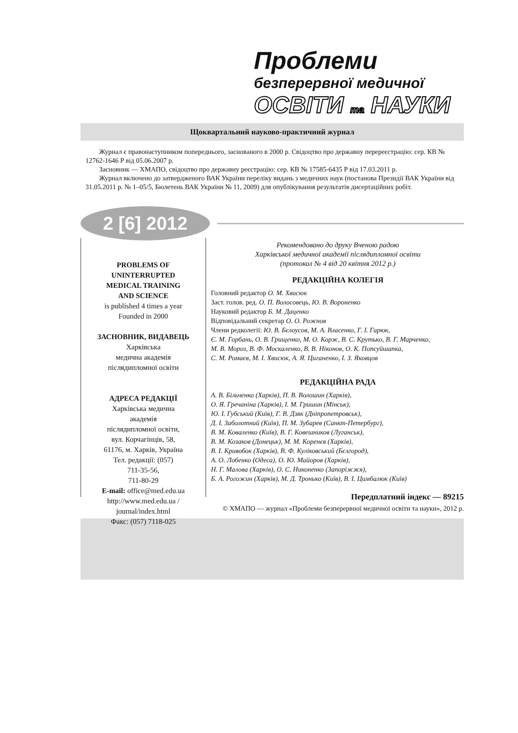Проблеми
безперервної медичної
ОСВІТИ та НАУКИ
Щоквартальний науково-практичний журнал
Журнал є правонаступником попереднього, заснованого в 2000 р. Свідоцтво про державну перереєстрацію: сер. КВ № 12762-1646 Р від 05.06.2007 р.
Засновник — ХМАПО, свідоцтво про державну реєстрацію: сер. КВ № 17585-6435 Р від 17.03.2011 р.
Журнал включено до затвердженого ВАК України переліку видань з медичних наук (постанова Президії ВАК України від 31.05.2011 р. № 1–05/5, Бюлетень ВАК України № 11, 2009) для опублікування результатів дисертаційних робіт.
2 [6] 2012
PROBLEMS OF
UNINTERRUPTED
MEDICAL TRAINING
AND SCIENCE
is published 4 times a year
Founded in 2000
ЗАСНОВНИК, ВИДАВЕЦЬ
Харківська
медична академія
післядипломної освіти
АДРЕСА РЕДАКЦІЇ
Харківська медична
академія
післядипломної освіти,
вул. Корчагінців, 58,
61176, м. Харків, Україна
Тел. редакції: (057)
711-35-56,
711-80-29
E-mail: office@med.edu.ua
http://www.med.edu.ua /
journal/index.html
Факс: (057) 7118-025
Рекомендовано до друку Вченою радою
Харківської медичної академії післядипломної освіти
(протокол № 4 від 20 квітня 2012 р.)
РЕДАКЦІЙНА КОЛЕГІЯ
Головний редактор О. М. Хвисюк
Заст. голов. ред. О. П. Волосовець, Ю. В. Вороненко
Науковий редактор Б. М. Даценко
Відповідальний секретар О. О. Рожнов
Члени редколегії: Ю. В. Бєлоусов, М. А. Власенко, Г. І. Гарюк,
Є. М. Горбань, О. В. Грищенко, М. О. Корж, В. С. Крутько, В. Г. Марченко,
М. В. Мороз, В. Ф. Москаленко, В. В. Ніконов, О. К. Попсуйшапка,
С. М. Ромаєв, М. І. Хвисюк, А. Я. Циганенко, І. З. Яковцов
РЕДАКЦІЙНА РАДА
А. В. Більченко (Харків), П. В. Волошин (Харків),
О. Я. Гречаніна (Харків), І. М. Гришин (Мінськ),
Ю. І. Губський (Київ), Г. В. Дзяк (Дніпропетровськ),
Д. І. Заболотний (Київ), П. М. Зубарев (Санкт-Петербург),
В. М. Коваленко (Київ), В. Г. Ковешников (Луганськ),
В. М. Козаков (Донецьк), М. М. Коренєв (Харків),
В. І. Кривобок (Харків), В. Ф. Куліковський (Бєлгород),
А. О. Лобенко (Одеса), О. Ю. Майоров (Харків),
Н. Г. Малова (Харків), О. С. Никоненко (Запоріжжя),
Б. А. Рогожин (Харків), М. Д. Тронько (Київ), В. І. Цимбалюк (Київ)
Передплатний індекс — 89215
© ХМАПО — журнал «Проблеми безперервної медичної освіти та науки», 2012 р.